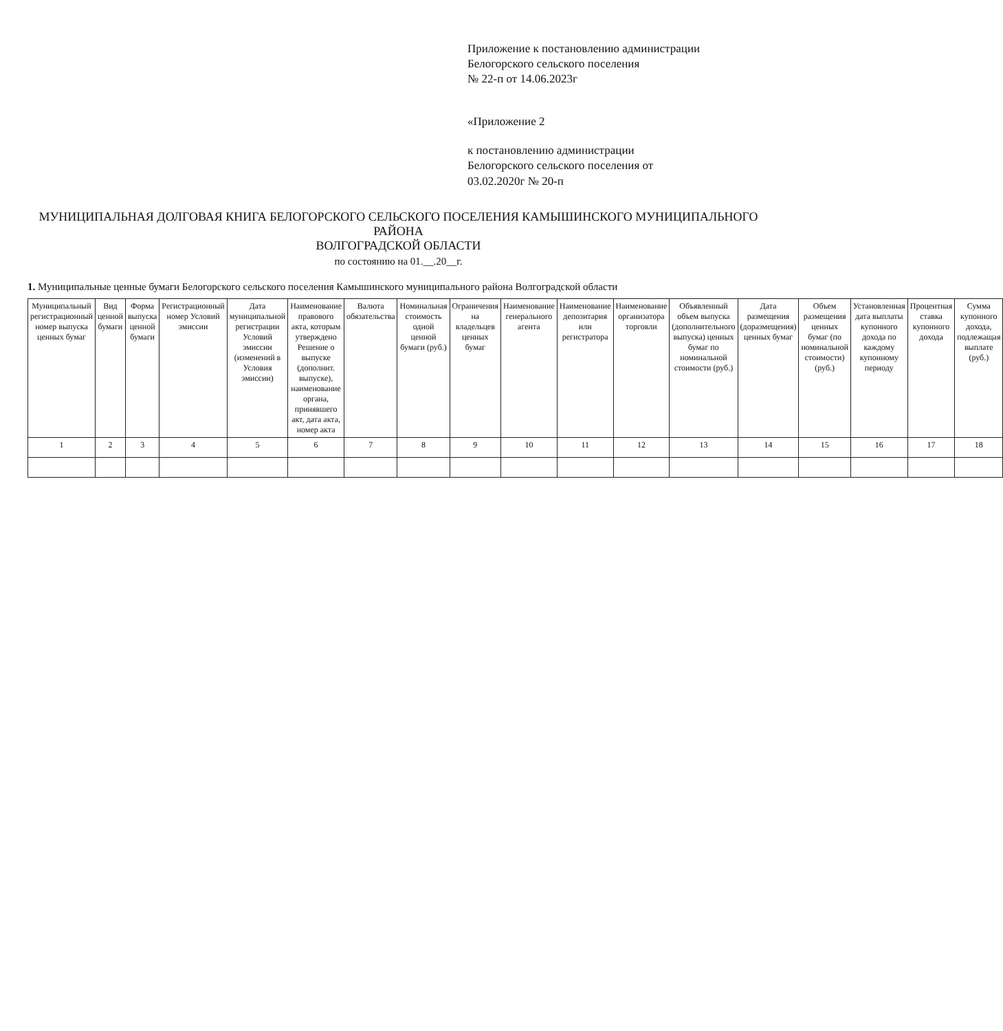Приложение к постановлению администрации
Белогорского сельского поселения
№ 22-п от 14.06.2023г
«Приложение 2
к постановлению администрации
Белогорского сельского поселения от
03.02.2020г № 20-п
МУНИЦИПАЛЬНАЯ ДОЛГОВАЯ КНИГА БЕЛОГОРСКОГО СЕЛЬСКОГО ПОСЕЛЕНИЯ КАМЫШИНСКОГО МУНИЦИПАЛЬНОГО РАЙОНА
ВОЛГОГРАДСКОЙ ОБЛАСТИ
по состоянию на 01.__.20__г.
1. Муниципальные ценные бумаги Белогорского сельского поселения Камышинского муниципального района Волгоградской области
| Муниципальный регистрационный номер выпуска ценных бумаг | Вид ценной бумаги | Форма выпуска ценной бумаги | Регистрационный номер Условий эмиссии | Дата муниципальной регистрации Условий эмиссии (изменений в Условия эмиссии) | Наименование правового акта, которым утверждено Решение о выпуске (дополнит. выпуске), наименование органа, принявшего акт, дата акта, номер акта | Валюта обязательства | Номинальная стоимость одной ценной бумаги (руб.) | Ограничения на владельцев ценных бумаг | Наименование генерального агента | Наименование депозитария или регистратора | Наименование организатора торговли | Объявленный объем выпуска (дополнительного выпуска) ценных бумаг по номинальной стоимости (руб.) | Дата размещения (доразмещения) ценных бумаг | Объем размещения ценных бумаг (по номинальной стоимости) (руб.) | Установленная дата выплаты купонного дохода по каждому купонному периоду | Процентная ставка купонного дохода | Сумма купонного дохода, подлежащая выплате (руб.) |
| --- | --- | --- | --- | --- | --- | --- | --- | --- | --- | --- | --- | --- | --- | --- | --- | --- | --- |
| 1 | 2 | 3 | 4 | 5 | 6 | 7 | 8 | 9 | 10 | 11 | 12 | 13 | 14 | 15 | 16 | 17 | 18 |